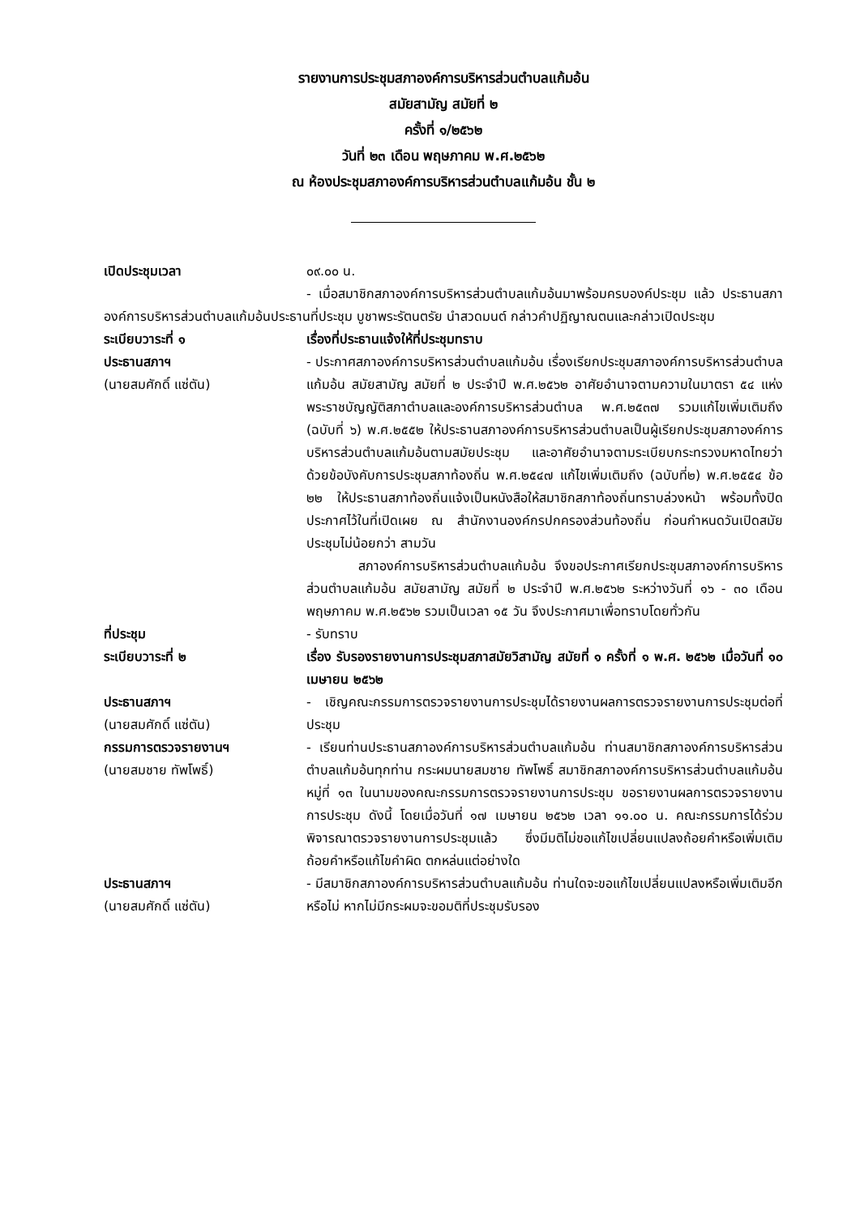รายงานการประชุมสภาองค์การบริหารส่วนตำบลแก้มอ้น
สมัยสามัญ สมัยที่ ๒
ครั้งที่ ๑/๒๕๖๒
วันที่ ๒๓ เดือน พฤษภาคม พ.ศ.๒๕๖๒
ณ ห้องประชุมสภาองค์การบริหารส่วนตำบลแก้มอ้น ชั้น ๒
เปิดประชุมเวลา ๐๙.๐๐ น.
- เมื่อสมาชิกสภาองค์การบริหารส่วนตำบลแก้มอ้นมาพร้อมครบองค์ประชุม แล้ว ประธานสภาองค์การบริหารส่วนตำบลแก้มอ้นประธานที่ประชุม บูชาพระรัตนตรัย นำสวดมนต์ กล่าวคำปฏิญาณตนและกล่าวเปิดประชุม
ระเบียบวาระที่ ๑ เรื่องที่ประธานแจ้งให้ที่ประชุมทราบ
ประธานสภาฯ
(นายสมศักดิ์ แซ่ตัน)
- ประกาศสภาองค์การบริหารส่วนตำบลแก้มอ้น เรื่องเรียกประชุมสภาองค์การบริหารส่วนตำบลแก้มอ้น สมัยสามัญ สมัยที่ ๒ ประจำปี พ.ศ.๒๕๖๒ อาศัยอำนาจตามความในมาตรา ๕๔ แห่งพระราชบัญญัติสภาตำบลและองค์การบริหารส่วนตำบล พ.ศ.๒๕๓๗ รวมแก้ไขเพิ่มเติมถึง (ฉบับที่ ๖) พ.ศ.๒๕๕๒ ให้ประธานสภาองค์การบริหารส่วนตำบลเป็นผู้เรียกประชุมสภาองค์การบริหารส่วนตำบลแก้มอ้นตามสมัยประชุม และอาศัยอำนาจตามระเบียบกระทรวงมหาดไทยว่าด้วยข้อบังคับการประชุมสภาท้องถิ่น พ.ศ.๒๕๔๗ แก้ไขเพิ่มเติมถึง (ฉบับที่๒) พ.ศ.๒๕๕๔ ข้อ ๒๒ ให้ประธานสภาท้องถิ่นแจ้งเป็นหนังสือให้สมาชิกสภาท้องถิ่นทราบล่วงหน้า พร้อมทั้งปิดประกาศไว้ในที่เปิดเผย ณ สำนักงานองค์กรปกครองส่วนท้องถิ่น ก่อนกำหนดวันเปิดสมัยประชุมไม่น้อยกว่า สามวัน
สภาองค์การบริหารส่วนตำบลแก้มอ้น จึงขอประกาศเรียกประชุมสภาองค์การบริหารส่วนตำบลแก้มอ้น สมัยสามัญ สมัยที่ ๒ ประจำปี พ.ศ.๒๕๖๒ ระหว่างวันที่ ๑๖ - ๓๐ เดือน พฤษภาคม พ.ศ.๒๕๖๒ รวมเป็นเวลา ๑๕ วัน จึงประกาศมาเพื่อทราบโดยทั่วกัน
ที่ประชุม - รับทราบ
ระเบียบวาระที่ ๒ เรื่อง รับรองรายงานการประชุมสภาสมัยวิสามัญ สมัยที่ ๑ ครั้งที่ ๑ พ.ศ. ๒๕๖๒ เมื่อวันที่ ๑๐ เมษายน ๒๕๖๒
ประธานสภาฯ
(นายสมศักดิ์ แซ่ตัน)
- เชิญคณะกรรมการตรวจรายงานการประชุมได้รายงานผลการตรวจรายงานการประชุมต่อที่ประชุม
กรรมการตรวจรายงานฯ
(นายสมชาย ทัพโพธิ์)
- เรียนท่านประธานสภาองค์การบริหารส่วนตำบลแก้มอ้น ท่านสมาชิกสภาองค์การบริหารส่วนตำบลแก้มอ้นทุกท่าน กระผมนายสมชาย ทัพโพธิ์ สมาชิกสภาองค์การบริหารส่วนตำบลแก้มอ้น หมู่ที่ ๑๓ ในนามของคณะกรรมการตรวจรายงานการประชุม ขอรายงานผลการตรวจรายงานการประชุม ดังนี้ โดยเมื่อวันที่ ๑๗ เมษายน ๒๕๖๒ เวลา ๑๑.๐๐ น. คณะกรรมการได้ร่วมพิจารณาตรวจรายงานการประชุมแล้ว ซึ่งมีมติไม่ขอแก้ไขเปลี่ยนแปลงถ้อยคำหรือเพิ่มเติมถ้อยคำหรือแก้ไขคำผิด ตกหล่นแต่อย่างใด
ประธานสภาฯ
(นายสมศักดิ์ แซ่ตัน)
- มีสมาชิกสภาองค์การบริหารส่วนตำบลแก้มอ้น ท่านใดจะขอแก้ไขเปลี่ยนแปลงหรือเพิ่มเติมอีกหรือไม่ หากไม่มีกระผมจะขอมติที่ประชุมรับรอง